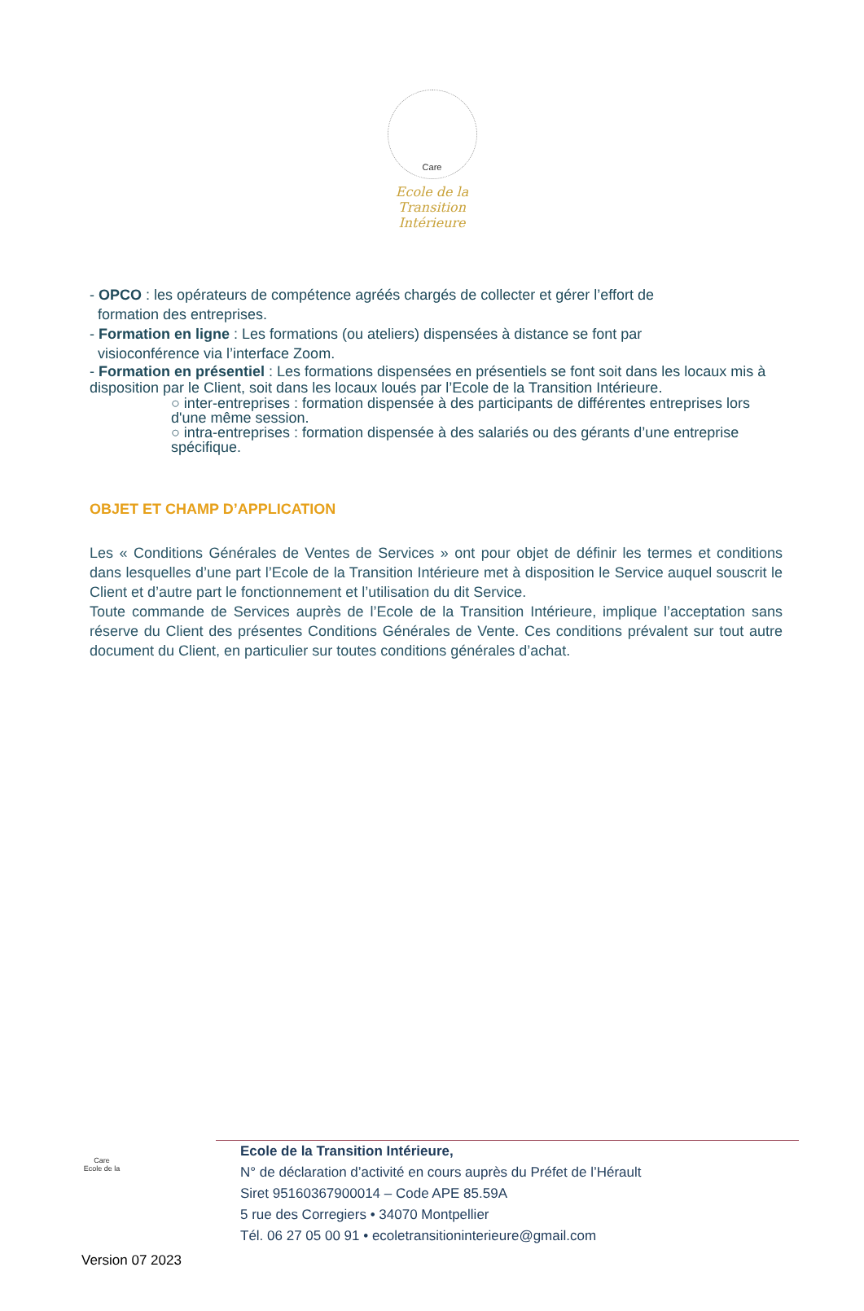Care
Ecole de la Transition Intérieure
- OPCO : les opérateurs de compétence agréés chargés de collecter et gérer l’effort de
formation des entreprises.
- Formation en ligne : Les formations (ou ateliers) dispensées à distance se font par
visioconférence via l’interface Zoom.
- Formation en présentiel : Les formations dispensées en présentiels se font soit dans les locaux mis à disposition par le Client, soit dans les locaux loués par l’Ecole de la Transition Intérieure.
○ inter-entreprises : formation dispensée à des participants de différentes entreprises lors d'une même session.
○ intra-entreprises : formation dispensée à des salariés ou des gérants d’une entreprise spécifique.
OBJET ET CHAMP D’APPLICATION
Les « Conditions Générales de Ventes de Services » ont pour objet de définir les termes et conditions dans lesquelles d’une part l’Ecole de la Transition Intérieure met à disposition le Service auquel souscrit le Client et d’autre part le fonctionnement et l’utilisation du dit Service.
Toute commande de Services auprès de l’Ecole de la Transition Intérieure, implique l’acceptation sans réserve du Client des présentes Conditions Générales de Vente. Ces conditions prévalent sur tout autre document du Client, en particulier sur toutes conditions générales d’achat.
Care
Ecole de la
Ecole de la Transition Intérieure,
N° de déclaration d’activité en cours auprès du Préfet de l’Hérault
Siret 95160367900014 – Code APE 85.59A
5 rue des Corregiers • 34070 Montpellier
Tél. 06 27 05 00 91 • ecoletransitioninterieure@gmail.com
Version 07 2023